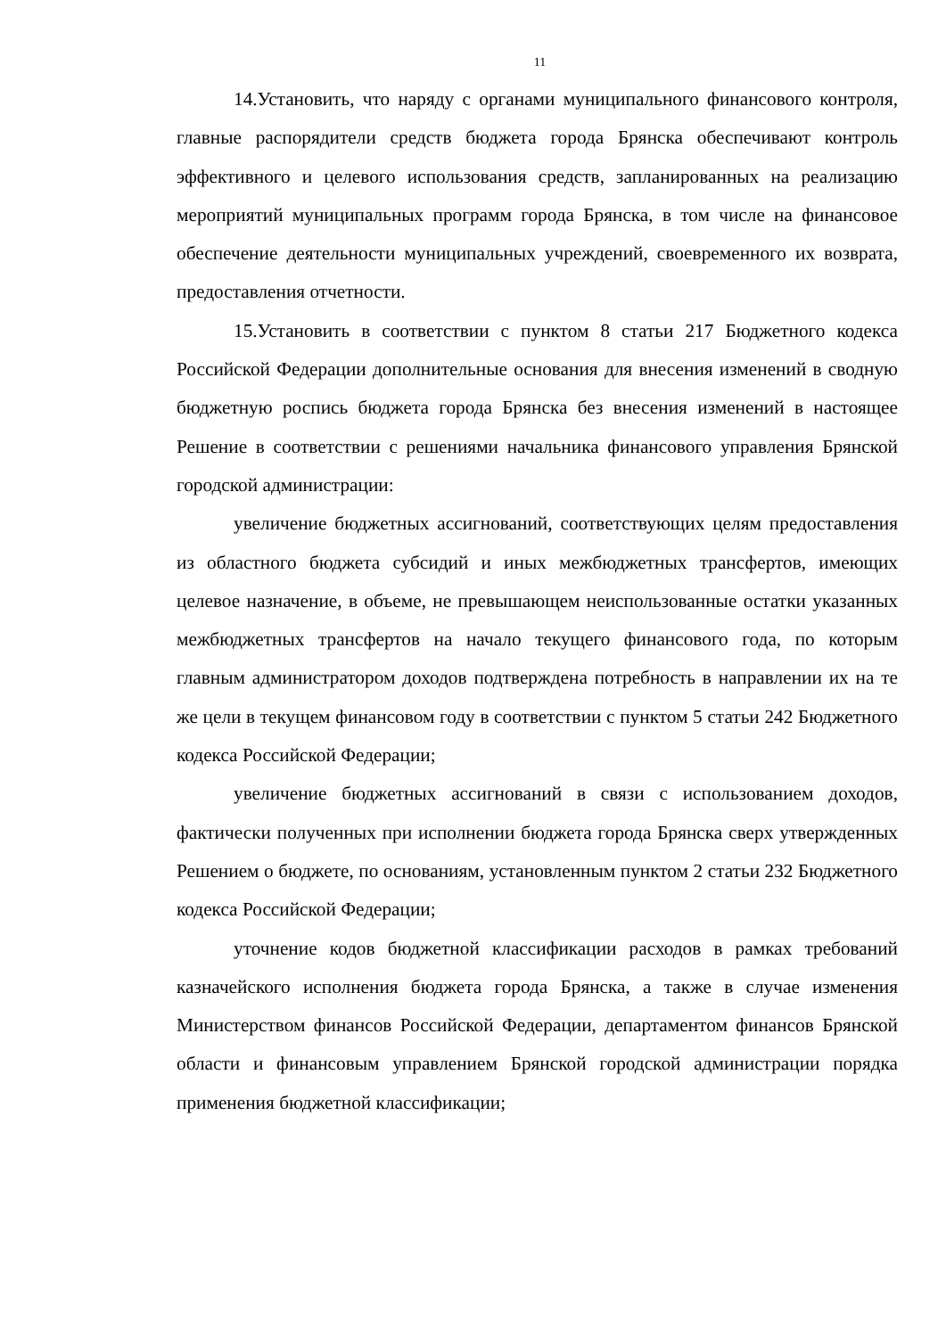11
14.Установить, что наряду с органами муниципального финансового контроля, главные распорядители средств бюджета города Брянска обеспечивают контроль эффективного и целевого использования средств, запланированных на реализацию мероприятий муниципальных программ города Брянска, в том числе на финансовое обеспечение деятельности муниципальных учреждений, своевременного их возврата, предоставления отчетности.
15.Установить в соответствии с пунктом 8 статьи 217 Бюджетного кодекса Российской Федерации дополнительные основания для внесения изменений в сводную бюджетную роспись бюджета города Брянска без внесения изменений в настоящее Решение в соответствии с решениями начальника финансового управления Брянской городской администрации:
увеличение бюджетных ассигнований, соответствующих целям предоставления из областного бюджета субсидий и иных межбюджетных трансфертов, имеющих целевое назначение, в объеме, не превышающем неиспользованные остатки указанных межбюджетных трансфертов на начало текущего финансового года, по которым главным администратором доходов подтверждена потребность в направлении их на те же цели в текущем финансовом году в соответствии с пунктом 5 статьи 242 Бюджетного кодекса Российской Федерации;
увеличение бюджетных ассигнований в связи с использованием доходов, фактически полученных при исполнении бюджета города Брянска сверх утвержденных Решением о бюджете, по основаниям, установленным пунктом 2 статьи 232 Бюджетного кодекса Российской Федерации;
уточнение кодов бюджетной классификации расходов в рамках требований казначейского исполнения бюджета города Брянска, а также в случае изменения Министерством финансов Российской Федерации, департаментом финансов Брянской области и финансовым управлением Брянской городской администрации порядка применения бюджетной классификации;